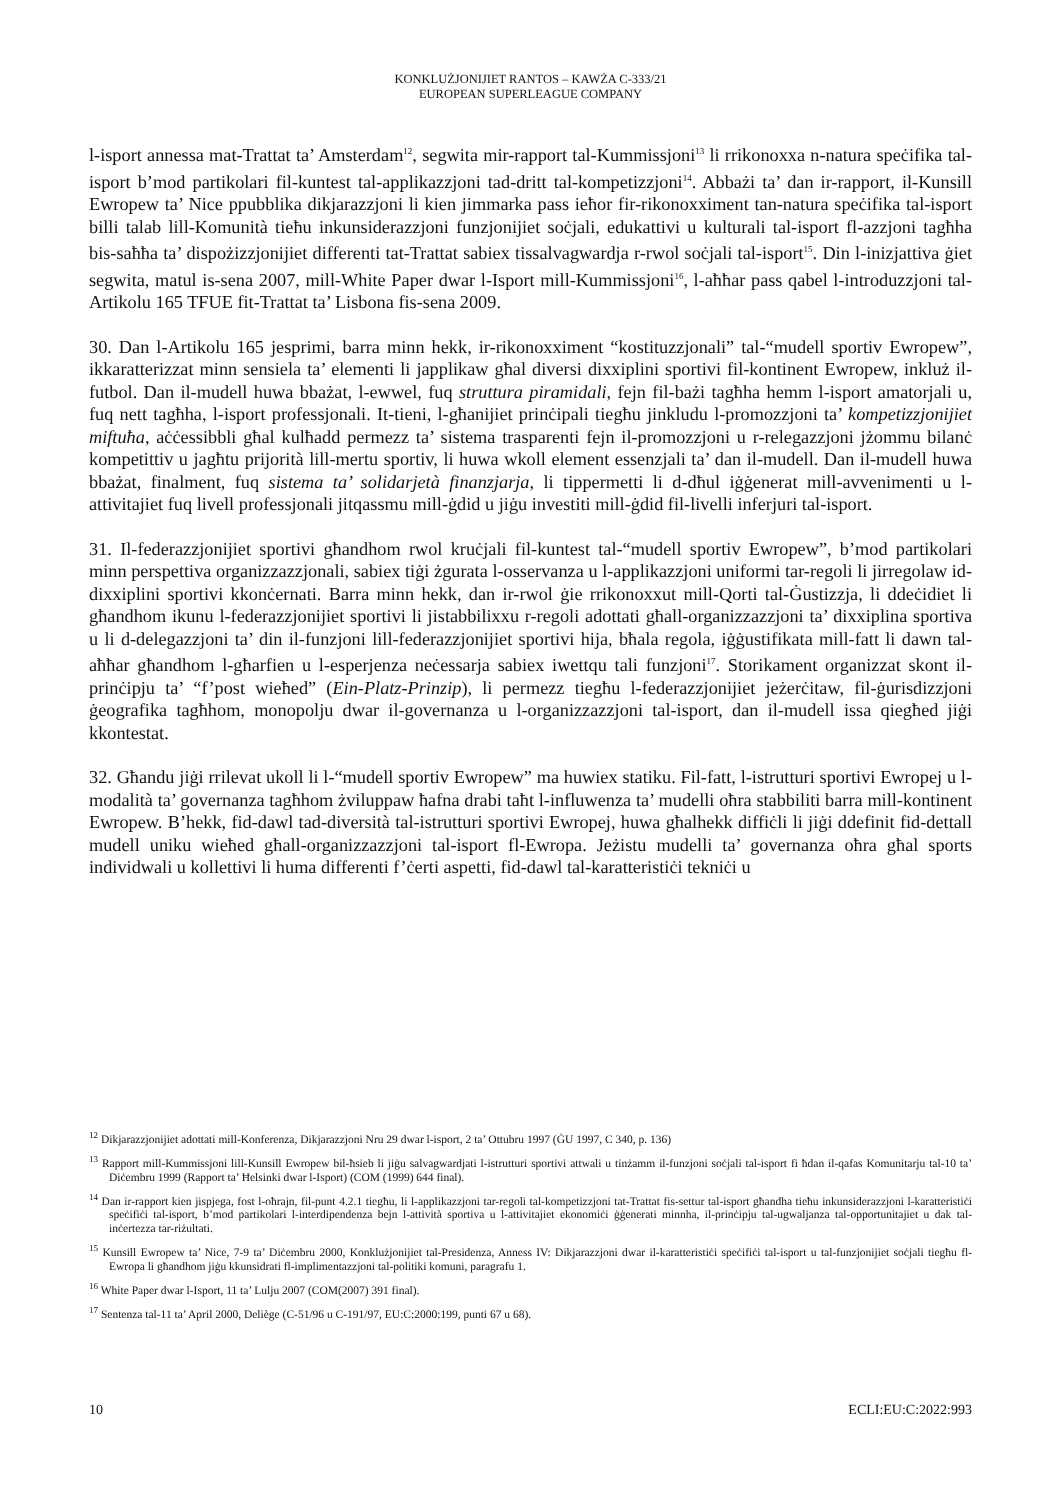KONKLUŻJONIJIET RANTOS – KAWŻA C-333/21
EUROPEAN SUPERLEAGUE COMPANY
l-isport annessa mat-Trattat ta’ Amsterdam<sup>12</sup>, segwita mir-rapport tal-Kummissjoni<sup>13</sup> li rrikonoxxa n-natura speċifika tal-isport b’mod partikolari fil-kuntest tal-applikazzjoni tad-dritt tal-kompetizzjoni<sup>14</sup>. Abbażi ta’ dan ir-rapport, il-Kunsill Ewropew ta’ Nice ppubblika dikjarazzjoni li kien jimmarka pass ieħor fir-rikonoxximent tan-natura speċifika tal-isport billi talab lill-Komunità tieħu inkunsiderazzjoni funzjonijiet soċjali, edukattivi u kulturali tal-isport fl-azzjoni tagħha bis-saħħa ta’ dispożizzjonijiet differenti tat-Trattat sabiex tissalvagwardja r-rwol soċjali tal-isport<sup>15</sup>. Din l-inizjattiva ġiet segwita, matul is-sena 2007, mill-White Paper dwar l-Isport mill-Kummissjoni<sup>16</sup>, l-aħħar pass qabel l-introduzzjoni tal-Artikolu 165 TFUE fit-Trattat ta’ Lisbona fis-sena 2009.
30. Dan l-Artikolu 165 jesprimi, barra minn hekk, ir-rikonoxximent “kostituzzjonali” tal-“mudell sportiv Ewropew”, ikkaratterizzat minn sensiela ta’ elementi li japplikaw għal diversi dixxiplini sportivi fil-kontinent Ewropew, inkluż il-futbol. Dan il-mudell huwa bbażat, l-ewwel, fuq struttura piramidali, fejn fil-bażi tagħha hemm l-isport amatorjali u, fuq nett tagħha, l-isport professjonali. It-tieni, l-għanijiet prinċipali tiegħu jinkludu l-promozzjoni ta’ kompetizzjonijiet miftuħa, aċċessibbli għal kulħadd permezz ta’ sistema trasparenti fejn il-promozzjoni u r-relegazzjoni jżommu bilanċ kompetittiv u jagħtu prijorità lill-mertu sportiv, li huwa wkoll element essenzjali ta’ dan il-mudell. Dan il-mudell huwa bbażat, finalment, fuq sistema ta’ solidarjetà finanzjarja, li tippermetti li d-dħul iġġenerat mill-avvenimenti u l-attivitajiet fuq livell professjonali jitqassmu mill-ġdid u jiġu investiti mill-ġdid fil-livelli inferjuri tal-isport.
31. Il-federazzjonijiet sportivi għandhom rwol kruċjali fil-kuntest tal-“mudell sportiv Ewropew”, b’mod partikolari minn perspettiva organizzazzjonali, sabiex tiġi żgurata l-osservanza u l-applikazzjoni uniformi tar-regoli li jirregolaw id-dixxiplini sportivi kkonċernati. Barra minn hekk, dan ir-rwol ġie rrikonoxxut mill-Qorti tal-Ġustizzja, li ddeċidiet li għandhom ikunu l-federazzjonijiet sportivi li jistabbilixxu r-regoli adottati għall-organizzazzjoni ta’ dixxiplina sportiva u li d-delegazzjoni ta’ din il-funzjoni lill-federazzjonijiet sportivi hija, bħala regola, iġġustifikata mill-fatt li dawn tal-aħħar għandhom l-għarfien u l-esperjenza neċessarja sabiex iwettqu tali funzjoni<sup>17</sup>. Storikament organizzat skont il-prinċipju ta’ “f’post wieħed” (Ein-Platz-Prinzip), li permezz tiegħu l-federazzjonijiet jeżerċitaw, fil-ġurisdizzjoni ġeografika tagħhom, monopolju dwar il-governanza u l-organizzazzjoni tal-isport, dan il-mudell issa qiegħed jiġi kkontestat.
32. Għandu jiġi rrilevat ukoll li l-“mudell sportiv Ewropew” ma huwiex statiku. Fil-fatt, l-istrutturi sportivi Ewropej u l-modalità ta’ governanza tagħhom żviluppaw ħafna drabi taħt l-influwenza ta’ mudelli oħra stabbiliti barra mill-kontinent Ewropew. B’hekk, fid-dawl tad-diversità tal-istrutturi sportivi Ewropej, huwa għalhekk diffiċli li jiġi ddefinit fid-dettall mudell uniku wieħed għall-organizzazzjoni tal-isport fl-Ewropa. Jeżistu mudelli ta’ governanza oħra għal sports individwali u kollettivi li huma differenti f’ċerti aspetti, fid-dawl tal-karatteristiċi tekniċi u
<sup>12</sup> Dikjarazzjonijiet adottati mill-Konferenza, Dikjarazzjoni Nru 29 dwar l-isport, 2 ta’ Ottubru 1997 (ĠU 1997, C 340, p. 136)
<sup>13</sup> Rapport mill-Kummissjoni lill-Kunsill Ewropew bil-ħsieb li jiġu salvagwardjati l-istrutturi sportivi attwali u tinżamm il-funzjoni soċjali tal-isport fi ħdan il-qafas Komunitarju tal-10 ta’ Diċembru 1999 (Rapport ta’ Ħelsinki dwar l-Isport) (COM (1999) 644 final).
<sup>14</sup> Dan ir-rapport kien jispjega, fost l-oħrajn, fil-punt 4.2.1 tiegħu, li l-applikazzjoni tar-regoli tal-kompetizzjoni tat-Trattat fis-settur tal-isport għandha tieħu inkunsiderazzjoni l-karatteristiċi speċifiċi tal-isport, b’mod partikolari l-interdipendenza bejn l-attività sportiva u l-attivitajiet ekonomiċi ġġenerati minnha, il-prinċipju tal-ugwaljanza tal-opportunitajiet u dak tal-inċertezza tar-riżultati.
<sup>15</sup> Kunsill Ewropew ta’ Nice, 7-9 ta’ Diċembru 2000, Konklużjonijiet tal-Presidenza, Anness IV: Dikjarazzjoni dwar il-karatteristiċi speċifiċi tal-isport u tal-funzjonijiet soċjali tiegħu fl-Ewropa li għandhom jiġu kkunsidrati fl-implimentazzjoni tal-politiki komuni, paragrafu 1.
<sup>16</sup> White Paper dwar l-Isport, 11 ta’ Lulju 2007 (COM(2007) 391 final).
<sup>17</sup> Sentenza tal-11 ta’ April 2000, Deliège (C-51/96 u C-191/97, EU:C:2000:199, punti 67 u 68).
10 ECLI:EU:C:2022:993